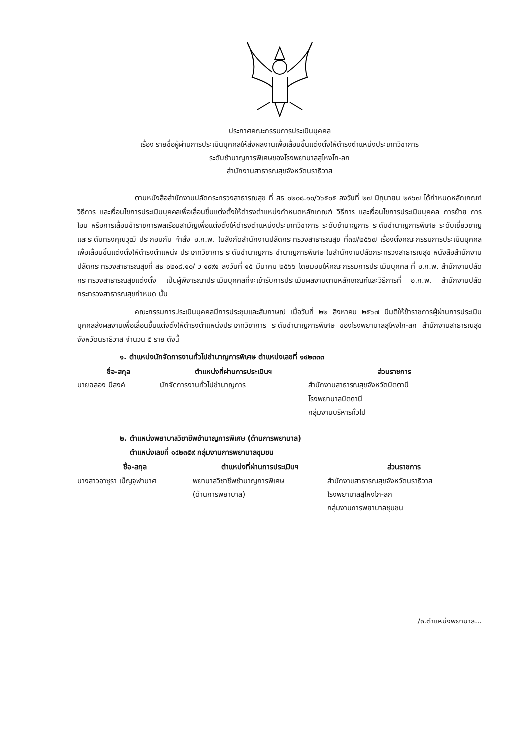ประกาศคณะกรรมการประเมินบุคคล
เรื่อง รายชื่อผู้ผ่านการประเมินบุคคลให้ส่งผลงานเพื่อเลื่อนขึ้นแต่งตั้งให้ดำรงตำแหน่งประเภทวิชาการ
ระดับชำนาญการพิเศษของโรงพยาบาลสุไหงโก-ลก
สำนักงานสาธารณสุขจังหวัดนราธิวาส
ตามหนังสือสำนักงานปลัดกระทรวงสาธารณสุข ที่ สธ ๐๒๐๘.๑๐/ว๖๕๐๕ ลงวันที่ ๒๗ มิถุนายน ๒๕๖๗ ได้กำหนดหลักเกณฑ์วิธีการ และเงื่อนไขการประเมินบุคคลเพื่อเลื่อนขึ้นแต่งตั้งให้ดำรงตำแหน่งกำหนดหลักเกณฑ์ วิธีการ และเงื่อนไขการประเมินบุคคล การย้าย การโอน หรือการเลื่อนข้าราชการพลเรือนสามัญเพื่อแต่งตั้งให้ดำรงตำแหน่งประเภทวิชาการ ระดับชำนาญการ ระดับชำนาญการพิเศษ ระดับเชี่ยวชาญ และระดับทรงคุณวุฒิ ประกอบกับ คำสั่ง อ.ก.พ. ในสังกัดสำนักงานปลัดกระทรวงสาธารณสุข ที่๓๗/๒๕๖๗ เรื่องตั้งคณะกรรมการประเมินบุคคลเพื่อเลื่อนขึ้นแต่งตั้งให้ดำรงตำแหน่ง ประเภทวิชาการ ระดับชำนาญการ ชำนาญการพิเศษ ในสำนักงานปลัดกระทรวงสาธารณสุข หนังสือสำนักงานปลัดกระทรวงสาธารณสุขที่ สธ ๐๒๐๘.๑๐/ ว ๑๙๙๑ ลงวันที่ ๑๕ มีนาคม ๒๕๖๖ โดยมอบให้คณะกรรมการประเมินบุคคล ที่ อ.ก.พ. สำนักงานปลัดกระทรวงสาธารณสุขแต่งตั้ง เป็นผู้พิจารณาประเมินบุคคลที่จะเข้ารับการประเมินผลงานตามหลักเกณฑ์และวิธีการที่ อ.ก.พ. สำนักงานปลัดกระทรวงสาธารณสุขกำหนด นั้น
คณะกรรมการประเมินบุคคลมีการประชุมและสัมภาษณ์ เมื่อวันที่ ๒๒ สิงหาคม ๒๕๖๗ มีมติให้ข้าราชการผู้ผ่านการประเมินบุคคลส่งผลงานเพื่อเลื่อนขึ้นแต่งตั้งให้ดำรงตำแหน่งประเภทวิชาการ ระดับชำนาญการพิเศษ ของโรงพยาบาลสุไหงโก-ลก สำนักงานสาธารณสุขจังหวัดนราธิวาส จำนวน ๕ ราย ดังนี้
๑. ตำแหน่งนักจัดการงานทั่วไปชำนาญการพิเศษ ตำแหน่งเลขที่ ๑๔๒๓๓๓
| ชื่อ-สกุล | ตำแหน่งที่ผ่านการประเมินฯ | ส่วนราชการ |
| --- | --- | --- |
| นายฉลอง มีสงค์ | นักจัดการงานทั่วไปชำนาญการ | สำนักงานสาธารณสุขจังหวัดปัตตานี โรงพยาบาลปัตตานี กลุ่มงานบริหารทั่วไป |
๒. ตำแหน่งพยาบาลวิชาชีพชำนาญการพิเศษ (ด้านการพยาบาล)
ตำแหน่งเลขที่ ๑๔๒๓๕๙ กลุ่มงานการพยาบาลชุมชน
| ชื่อ-สกุล | ตำแหน่งที่ผ่านการประเมินฯ | ส่วนราชการ |
| --- | --- | --- |
| นางสาวอาซูรา เบ็ญจุฬามาศ | พยาบาลวิชาชีพชำนาญการพิเศษ (ด้านการพยาบาล) | สำนักงานสาธารณสุขจังหวัดนราธิวาส โรงพยาบาลสุไหงโก-ลก กลุ่มงานการพยาบาลชุมชน |
/๓.ตำแหน่งพยาบาล...